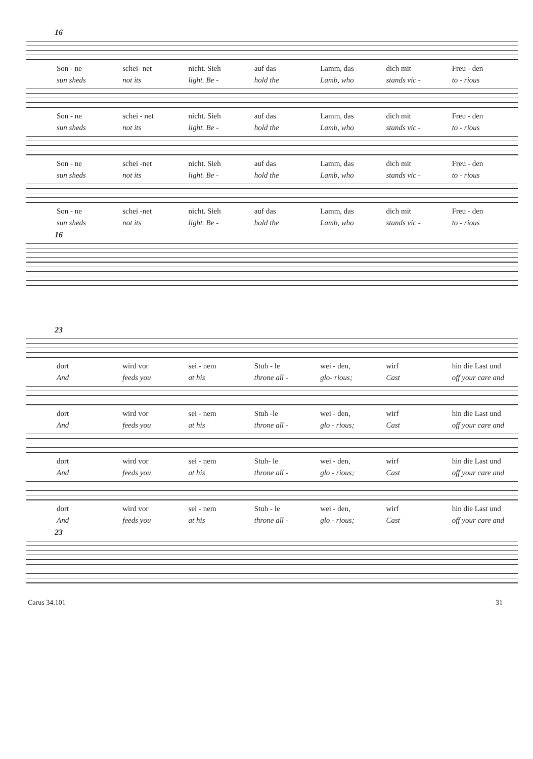16
Son - ne schei- net nicht. Sieh auf das Lamm, das dich mit Freu - den
sun sheds not its light. Be - hold the Lamb, who stands vic - to - rious
Son - ne schei - net nicht. Sieh auf das Lamm, das dich mit Freu - den
sun sheds not its light. Be - hold the Lamb, who stands vic - to - rious
Son - ne schei -net nicht. Sieh auf das Lamm, das dich mit Freu - den
sun sheds not its light. Be - hold the Lamb, who stands vic - to - rious
Son - ne schei -net nicht. Sieh auf das Lamm, das dich mit Freu - den
sun sheds not its light. Be - hold the Lamb, who stands vic - to - rious
16
23
dort wird vor sei - nem Stuh - le wei - den, wirf hin die Last und
And feeds you at his throne all - glo- rious; Cast off your care and
dort wird vor sei - nem Stuh -le wei - den, wirf hin die Last und
And feeds you at his throne all - glo - rious; Cast off your care and
dort wird vor sei - nem Stuh- le wei - den, wirf hin die Last und
And feeds you at his throne all - glo - rious; Cast off your care and
dort wird vor sei - nem Stuh - le wei - den, wirf hin die Last und
And feeds you at his throne all - glo - rious; Cast off your care and
23
Carus 34.101 31